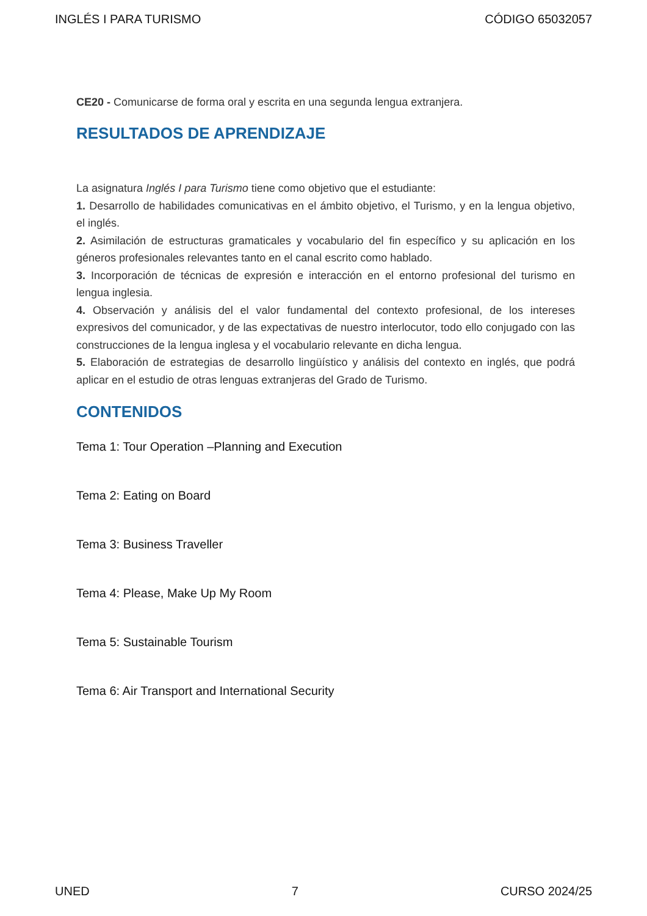INGLÉS I PARA TURISMO CÓDIGO 65032057
CE20 - Comunicarse de forma oral y escrita en una segunda lengua extranjera.
RESULTADOS DE APRENDIZAJE
La asignatura Inglés I para Turismo tiene como objetivo que el estudiante:
1. Desarrollo de habilidades comunicativas en el ámbito objetivo, el Turismo, y en la lengua objetivo, el inglés.
2. Asimilación de estructuras gramaticales y vocabulario del fin específico y su aplicación en los géneros profesionales relevantes tanto en el canal escrito como hablado.
3. Incorporación de técnicas de expresión e interacción en el entorno profesional del turismo en lengua inglesia.
4. Observación y análisis del el valor fundamental del contexto profesional, de los intereses expresivos del comunicador, y de las expectativas de nuestro interlocutor, todo ello conjugado con las construcciones de la lengua inglesa y el vocabulario relevante en dicha lengua.
5. Elaboración de estrategias de desarrollo lingüístico y análisis del contexto en inglés, que podrá aplicar en el estudio de otras lenguas extranjeras del Grado de Turismo.
CONTENIDOS
Tema 1: Tour Operation –Planning and Execution
Tema 2: Eating on Board
Tema 3: Business Traveller
Tema 4: Please, Make Up My Room
Tema 5: Sustainable Tourism
Tema 6: Air Transport and International Security
UNED 7 CURSO 2024/25